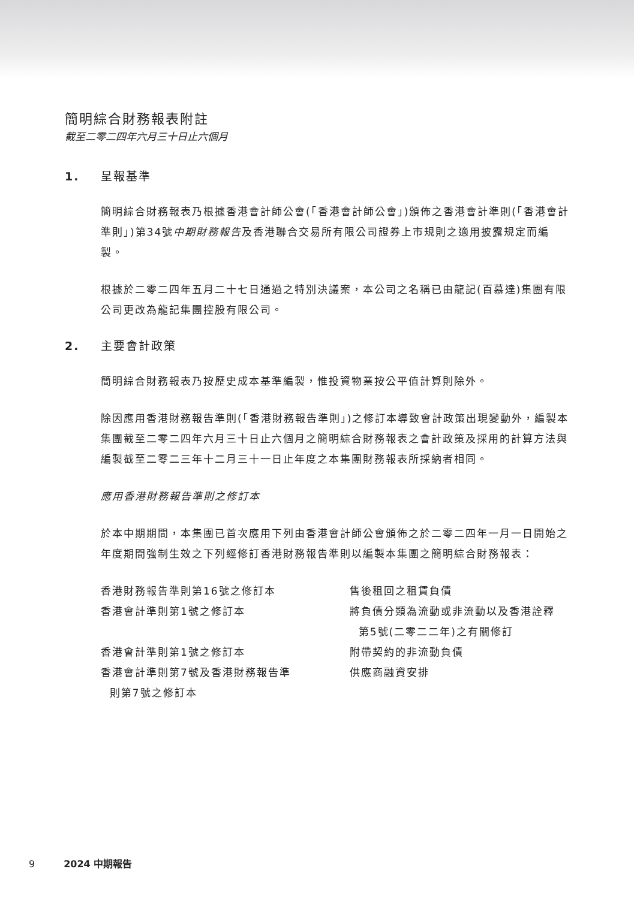簡明綜合財務報表附註
截至二零二四年六月三十日止六個月
1. 呈報基準
簡明綜合財務報表乃根據香港會計師公會(「香港會計師公會」)頒佈之香港會計準則(「香港會計準則」)第34號中期財務報告及香港聯合交易所有限公司證券上市規則之適用披露規定而編製。
根據於二零二四年五月二十七日通過之特別決議案，本公司之名稱已由龍記(百慕達)集團有限公司更改為龍記集團控股有限公司。
2. 主要會計政策
簡明綜合財務報表乃按歷史成本基準編製，惟投資物業按公平值計算則除外。
除因應用香港財務報告準則(「香港財務報告準則」)之修訂本導致會計政策出現變動外，編製本集團截至二零二四年六月三十日止六個月之簡明綜合財務報表之會計政策及採用的計算方法與編製截至二零二三年十二月三十一日止年度之本集團財務報表所採納者相同。
應用香港財務報告準則之修訂本
於本中期期間，本集團已首次應用下列由香港會計師公會頒佈之於二零二四年一月一日開始之年度期間強制生效之下列經修訂香港財務報告準則以編製本集團之簡明綜合財務報表：
| 香港財務報告準則第16號之修訂本 | 售後租回之租賃負債 |
| 香港會計準則第1號之修訂本 | 將負債分類為流動或非流動以及香港詮釋 第5號(二零二二年)之有關修訂 |
| 香港會計準則第1號之修訂本 | 附帶契約的非流動負債 |
| 香港會計準則第7號及香港財務報告準 則第7號之修訂本 | 供應商融資安排 |
9 2024 中期報告